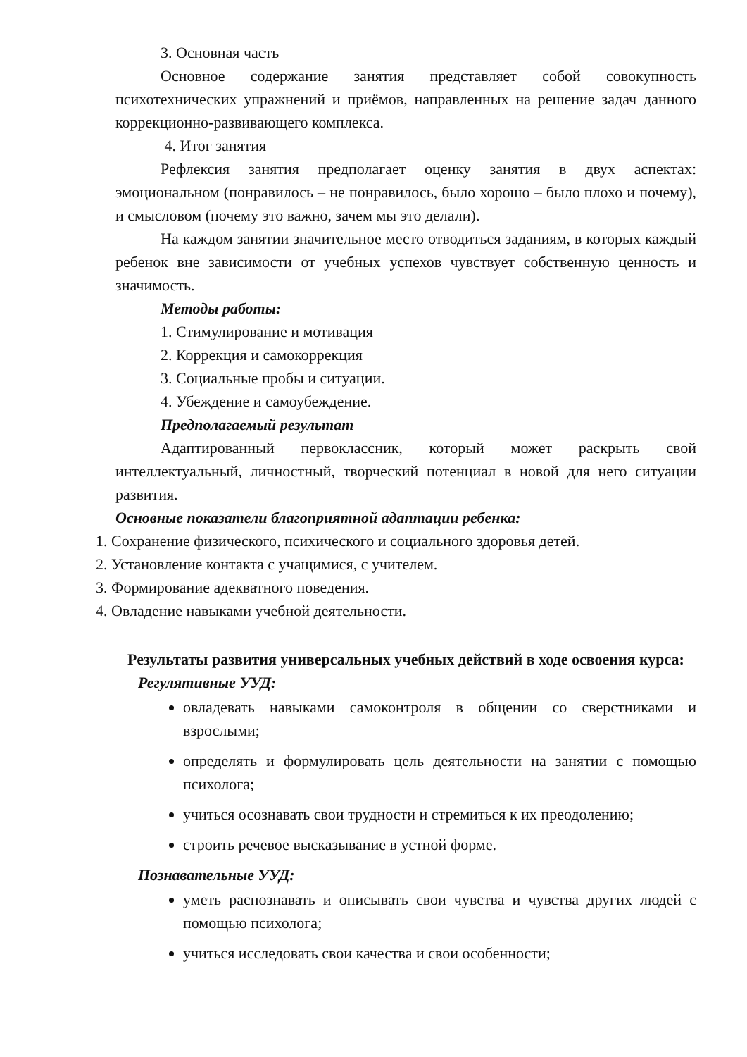3. Основная часть
Основное содержание занятия представляет собой совокупность психотехнических упражнений и приёмов, направленных на решение задач данного коррекционно-развивающего комплекса.
4. Итог занятия
Рефлексия занятия предполагает оценку занятия в двух аспектах: эмоциональном (понравилось – не понравилось, было хорошо – было плохо и почему), и смысловом (почему это важно, зачем мы это делали).
На каждом занятии значительное место отводиться заданиям, в которых каждый ребенок вне зависимости от учебных успехов чувствует собственную ценность и значимость.
Методы работы:
1. Стимулирование и мотивация
2. Коррекция и самокоррекция
3. Социальные пробы и ситуации.
4. Убеждение и самоубеждение.
Предполагаемый результат
Адаптированный первоклассник, который может раскрыть свой интеллектуальный, личностный, творческий потенциал в новой для него ситуации развития.
Основные показатели благоприятной адаптации ребенка:
1. Сохранение физического, психического и социального здоровья детей.
2. Установление контакта с учащимися, с учителем.
3. Формирование адекватного поведения.
4. Овладение навыками учебной деятельности.
Результаты развития универсальных учебных действий в ходе освоения курса:
Регулятивные УУД:
овладевать навыками самоконтроля в общении со сверстниками и взрослыми;
определять и формулировать цель деятельности на занятии с помощью психолога;
учиться осознавать свои трудности и стремиться к их преодолению;
строить речевое высказывание в устной форме.
Познавательные УУД:
уметь распознавать и описывать свои чувства и чувства других людей с помощью психолога;
учиться исследовать свои качества и свои особенности;